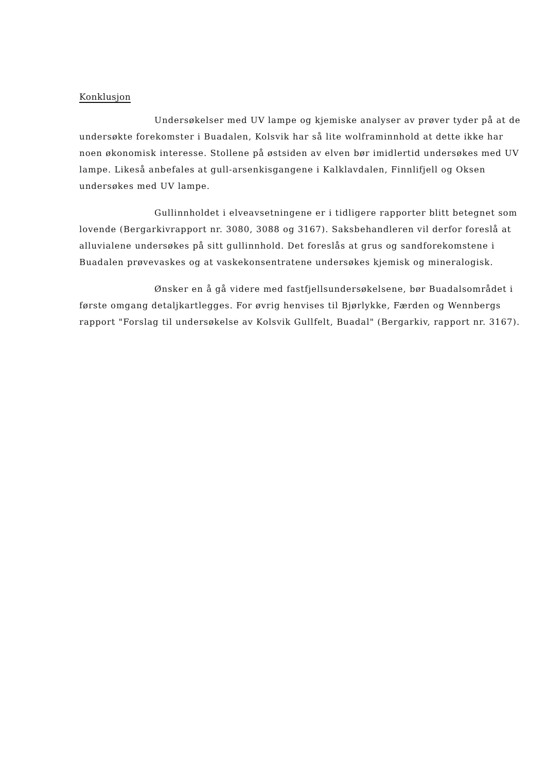Konklusjon
Undersøkelser med UV lampe og kjemiske analyser av prøver tyder på at de undersøkte forekomster i Buadalen, Kolsvik har så lite wolframinnhold at dette ikke har noen økonomisk interesse. Stollene på østsiden av elven bør imidlertid undersøkes med UV lampe. Likeså anbefales at gull-arsenkisgangene i Kalklavdalen, Finnlifjell og Oksen undersøkes med UV lampe.
Gullinnholdet i elveavsetningene er i tidligere rapporter blitt betegnet som lovende (Bergarkivrapport nr. 3080, 3088 og 3167). Saksbehandleren vil derfor foreslå at alluvialene undersøkes på sitt gullinnhold. Det foreslås at grus og sandforekomstene i Buadalen prøvevaskes og at vaskekonsentratene undersøkes kjemisk og mineralogisk.
Ønsker en å gå videre med fastfjellsundersøkelsene, bør Buadalsområdet i første omgang detaljkartlegges. For øvrig henvises til Bjørlykke, Færden og Wennbergs rapport "Forslag til undersøkelse av Kolsvik Gullfelt, Buadal" (Bergarkiv, rapport nr. 3167).